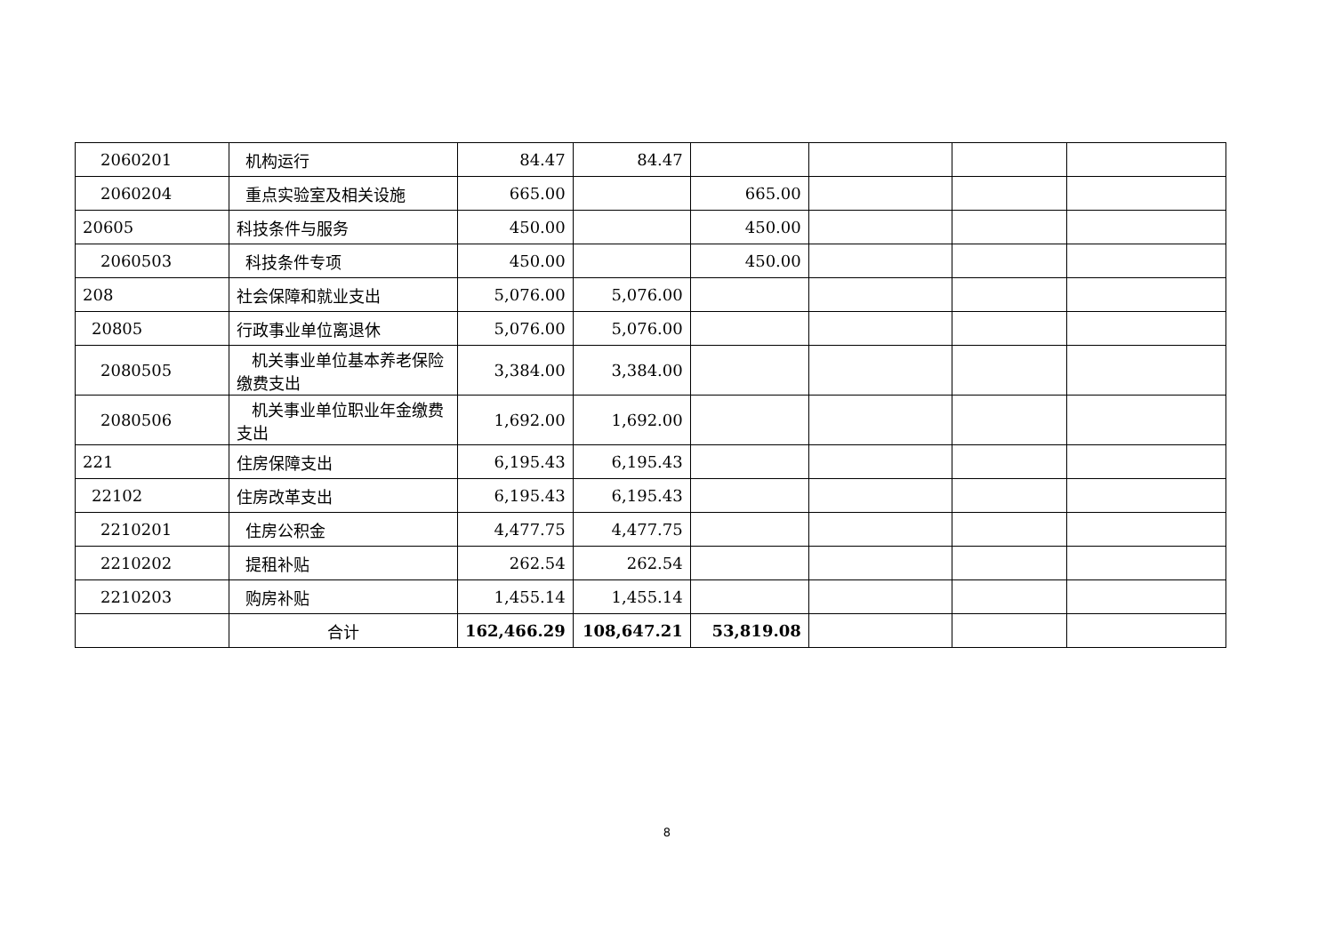| 2060201 | 机构运行 | 84.47 | 84.47 | | | | |
| 2060204 | 重点实验室及相关设施 | 665.00 | | 665.00 | | | |
| 20605 | 科技条件与服务 | 450.00 | | 450.00 | | | |
| 2060503 | 科技条件专项 | 450.00 | | 450.00 | | | |
| 208 | 社会保障和就业支出 | 5,076.00 | 5,076.00 | | | | |
| 20805 | 行政事业单位离退休 | 5,076.00 | 5,076.00 | | | | |
| 2080505 | 机关事业单位基本养老保险缴费支出 | 3,384.00 | 3,384.00 | | | | |
| 2080506 | 机关事业单位职业年金缴费支出 | 1,692.00 | 1,692.00 | | | | |
| 221 | 住房保障支出 | 6,195.43 | 6,195.43 | | | | |
| 22102 | 住房改革支出 | 6,195.43 | 6,195.43 | | | | |
| 2210201 | 住房公积金 | 4,477.75 | 4,477.75 | | | | |
| 2210202 | 提租补贴 | 262.54 | 262.54 | | | | |
| 2210203 | 购房补贴 | 1,455.14 | 1,455.14 | | | | |
| | 合计 | 162,466.29 | 108,647.21 | 53,819.08 | | | |
8